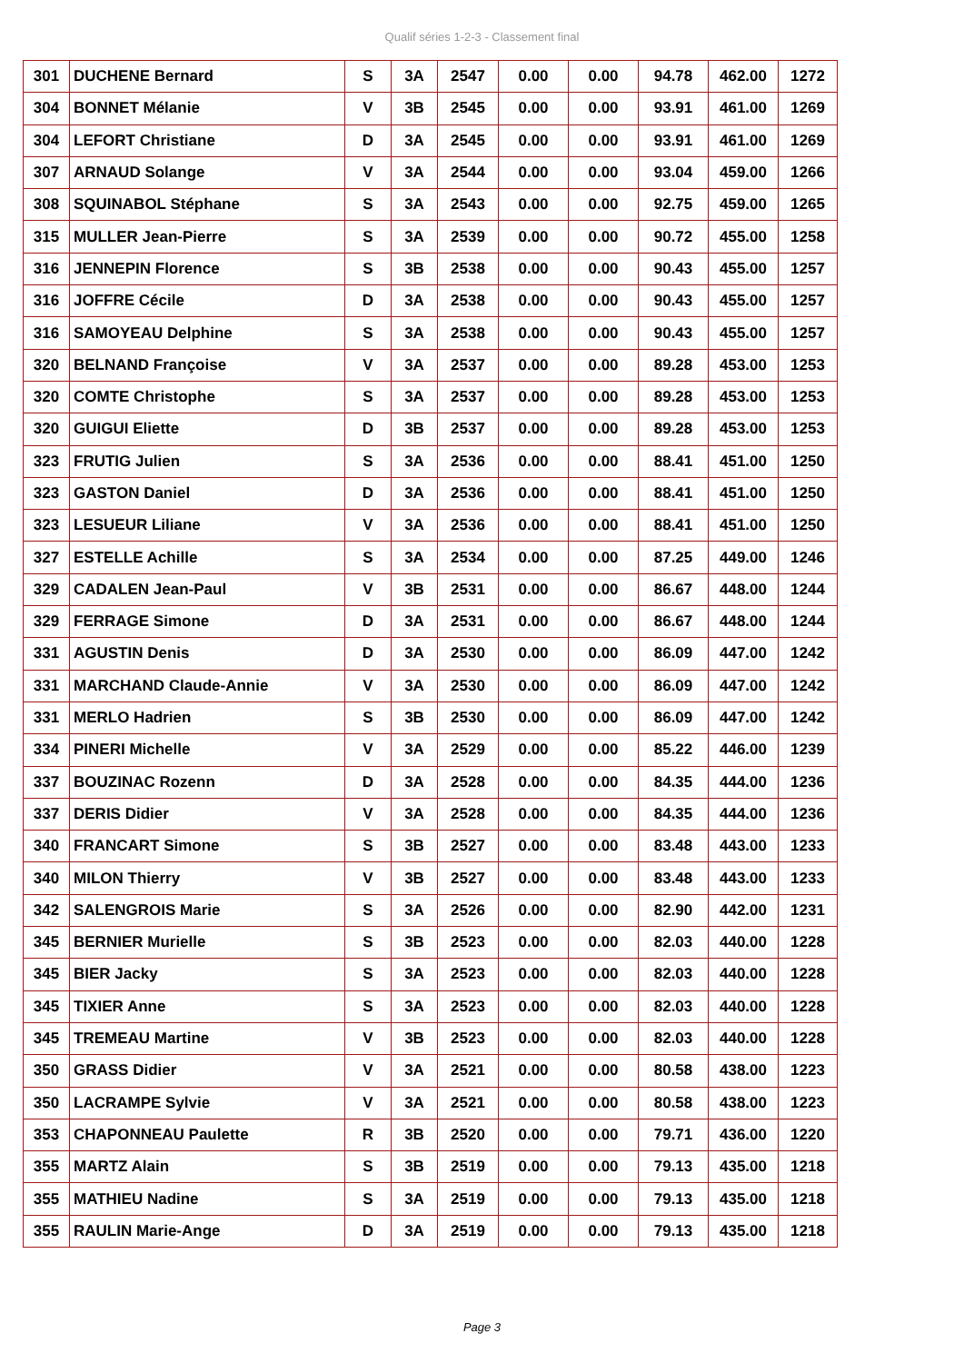Qualif séries 1-2-3 - Classement final
| 301 | DUCHENE Bernard | S | 3A | 2547 | 0.00 | 0.00 | 94.78 | 462.00 | 1272 |
| 304 | BONNET Mélanie | V | 3B | 2545 | 0.00 | 0.00 | 93.91 | 461.00 | 1269 |
| 304 | LEFORT Christiane | D | 3A | 2545 | 0.00 | 0.00 | 93.91 | 461.00 | 1269 |
| 307 | ARNAUD Solange | V | 3A | 2544 | 0.00 | 0.00 | 93.04 | 459.00 | 1266 |
| 308 | SQUINABOL Stéphane | S | 3A | 2543 | 0.00 | 0.00 | 92.75 | 459.00 | 1265 |
| 315 | MULLER Jean-Pierre | S | 3A | 2539 | 0.00 | 0.00 | 90.72 | 455.00 | 1258 |
| 316 | JENNEPIN Florence | S | 3B | 2538 | 0.00 | 0.00 | 90.43 | 455.00 | 1257 |
| 316 | JOFFRE Cécile | D | 3A | 2538 | 0.00 | 0.00 | 90.43 | 455.00 | 1257 |
| 316 | SAMOYEAU Delphine | S | 3A | 2538 | 0.00 | 0.00 | 90.43 | 455.00 | 1257 |
| 320 | BELNAND Françoise | V | 3A | 2537 | 0.00 | 0.00 | 89.28 | 453.00 | 1253 |
| 320 | COMTE Christophe | S | 3A | 2537 | 0.00 | 0.00 | 89.28 | 453.00 | 1253 |
| 320 | GUIGUI Eliette | D | 3B | 2537 | 0.00 | 0.00 | 89.28 | 453.00 | 1253 |
| 323 | FRUTIG Julien | S | 3A | 2536 | 0.00 | 0.00 | 88.41 | 451.00 | 1250 |
| 323 | GASTON Daniel | D | 3A | 2536 | 0.00 | 0.00 | 88.41 | 451.00 | 1250 |
| 323 | LESUEUR Liliane | V | 3A | 2536 | 0.00 | 0.00 | 88.41 | 451.00 | 1250 |
| 327 | ESTELLE Achille | S | 3A | 2534 | 0.00 | 0.00 | 87.25 | 449.00 | 1246 |
| 329 | CADALEN Jean-Paul | V | 3B | 2531 | 0.00 | 0.00 | 86.67 | 448.00 | 1244 |
| 329 | FERRAGE Simone | D | 3A | 2531 | 0.00 | 0.00 | 86.67 | 448.00 | 1244 |
| 331 | AGUSTIN Denis | D | 3A | 2530 | 0.00 | 0.00 | 86.09 | 447.00 | 1242 |
| 331 | MARCHAND Claude-Annie | V | 3A | 2530 | 0.00 | 0.00 | 86.09 | 447.00 | 1242 |
| 331 | MERLO Hadrien | S | 3B | 2530 | 0.00 | 0.00 | 86.09 | 447.00 | 1242 |
| 334 | PINERI Michelle | V | 3A | 2529 | 0.00 | 0.00 | 85.22 | 446.00 | 1239 |
| 337 | BOUZINAC Rozenn | D | 3A | 2528 | 0.00 | 0.00 | 84.35 | 444.00 | 1236 |
| 337 | DERIS Didier | V | 3A | 2528 | 0.00 | 0.00 | 84.35 | 444.00 | 1236 |
| 340 | FRANCART Simone | S | 3B | 2527 | 0.00 | 0.00 | 83.48 | 443.00 | 1233 |
| 340 | MILON Thierry | V | 3B | 2527 | 0.00 | 0.00 | 83.48 | 443.00 | 1233 |
| 342 | SALENGROIS Marie | S | 3A | 2526 | 0.00 | 0.00 | 82.90 | 442.00 | 1231 |
| 345 | BERNIER Murielle | S | 3B | 2523 | 0.00 | 0.00 | 82.03 | 440.00 | 1228 |
| 345 | BIER Jacky | S | 3A | 2523 | 0.00 | 0.00 | 82.03 | 440.00 | 1228 |
| 345 | TIXIER Anne | S | 3A | 2523 | 0.00 | 0.00 | 82.03 | 440.00 | 1228 |
| 345 | TREMEAU Martine | V | 3B | 2523 | 0.00 | 0.00 | 82.03 | 440.00 | 1228 |
| 350 | GRASS Didier | V | 3A | 2521 | 0.00 | 0.00 | 80.58 | 438.00 | 1223 |
| 350 | LACRAMPE Sylvie | V | 3A | 2521 | 0.00 | 0.00 | 80.58 | 438.00 | 1223 |
| 353 | CHAPONNEAU Paulette | R | 3B | 2520 | 0.00 | 0.00 | 79.71 | 436.00 | 1220 |
| 355 | MARTZ Alain | S | 3B | 2519 | 0.00 | 0.00 | 79.13 | 435.00 | 1218 |
| 355 | MATHIEU Nadine | S | 3A | 2519 | 0.00 | 0.00 | 79.13 | 435.00 | 1218 |
| 355 | RAULIN Marie-Ange | D | 3A | 2519 | 0.00 | 0.00 | 79.13 | 435.00 | 1218 |
Page 3